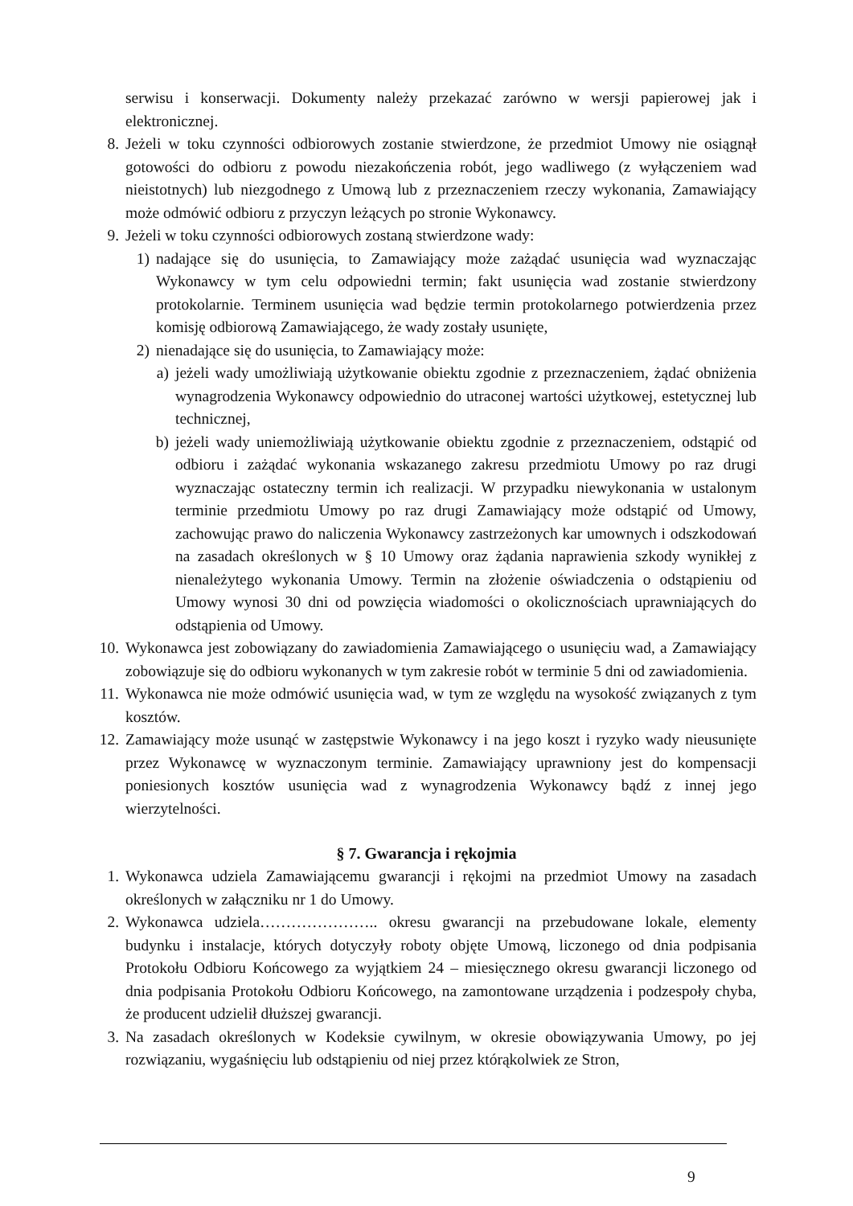serwisu i konserwacji. Dokumenty należy przekazać zarówno w wersji papierowej jak i elektronicznej.
8. Jeżeli w toku czynności odbiorowych zostanie stwierdzone, że przedmiot Umowy nie osiągnął gotowości do odbioru z powodu niezakończenia robót, jego wadliwego (z wyłączeniem wad nieistotnych) lub niezgodnego z Umową lub z przeznaczeniem rzeczy wykonania, Zamawiający może odmówić odbioru z przyczyn leżących po stronie Wykonawcy.
9. Jeżeli w toku czynności odbiorowych zostaną stwierdzone wady:
1) nadające się do usunięcia, to Zamawiający może zażądać usunięcia wad wyznaczając Wykonawcy w tym celu odpowiedni termin; fakt usunięcia wad zostanie stwierdzony protokolarnie. Terminem usunięcia wad będzie termin protokolarnego potwierdzenia przez komisję odbiorową Zamawiającego, że wady zostały usunięte,
2) nienadające się do usunięcia, to Zamawiający może:
a) jeżeli wady umożliwiają użytkowanie obiektu zgodnie z przeznaczeniem, żądać obniżenia wynagrodzenia Wykonawcy odpowiednio do utraconej wartości użytkowej, estetycznej lub technicznej,
b) jeżeli wady uniemożliwiają użytkowanie obiektu zgodnie z przeznaczeniem, odstąpić od odbioru i zażądać wykonania wskazanego zakresu przedmiotu Umowy po raz drugi wyznaczając ostateczny termin ich realizacji. W przypadku niewykonania w ustalonym terminie przedmiotu Umowy po raz drugi Zamawiający może odstąpić od Umowy, zachowując prawo do naliczenia Wykonawcy zastrzeżonych kar umownych i odszkodowań na zasadach określonych w § 10 Umowy oraz żądania naprawienia szkody wynikłej z nienależytego wykonania Umowy. Termin na złożenie oświadczenia o odstąpieniu od Umowy wynosi 30 dni od powzięcia wiadomości o okolicznościach uprawniających do odstąpienia od Umowy.
10. Wykonawca jest zobowiązany do zawiadomienia Zamawiającego o usunięciu wad, a Zamawiający zobowiązuje się do odbioru wykonanych w tym zakresie robót w terminie 5 dni od zawiadomienia.
11. Wykonawca nie może odmówić usunięcia wad, w tym ze względu na wysokość związanych z tym kosztów.
12. Zamawiający może usunąć w zastępstwie Wykonawcy i na jego koszt i ryzyko wady nieusunięte przez Wykonawcę w wyznaczonym terminie. Zamawiający uprawniony jest do kompensacji poniesionych kosztów usunięcia wad z wynagrodzenia Wykonawcy bądź z innej jego wierzytelności.
§ 7. Gwarancja i rękojmia
1. Wykonawca udziela Zamawiającemu gwarancji i rękojmi na przedmiot Umowy na zasadach określonych w załączniku nr 1 do Umowy.
2. Wykonawca udziela………………….. okresu gwarancji na przebudowane lokale, elementy budynku i instalacje, których dotyczyły roboty objęte Umową, liczonego od dnia podpisania Protokołu Odbioru Końcowego za wyjątkiem 24 – miesięcznego okresu gwarancji liczonego od dnia podpisania Protokołu Odbioru Końcowego, na zamontowane urządzenia i podzespoły chyba, że producent udzielił dłuższej gwarancji.
3. Na zasadach określonych w Kodeksie cywilnym, w okresie obowiązywania Umowy, po jej rozwiązaniu, wygaśnięciu lub odstąpieniu od niej przez którąkolwiek ze Stron,
9